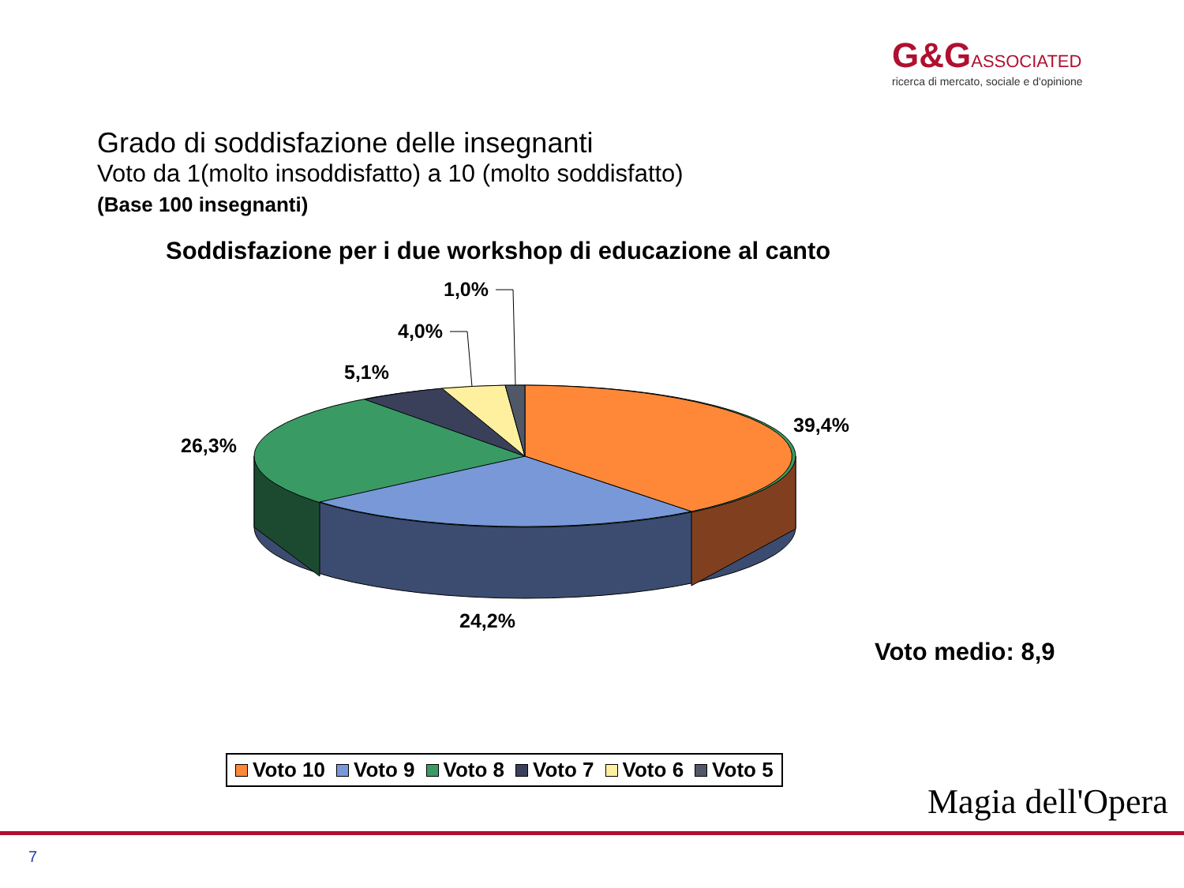G&G ASSOCIATED
ricerca di mercato, sociale e d'opinione
Grado di soddisfazione delle insegnanti
Voto da 1(molto insoddisfatto) a 10 (molto soddisfatto)
(Base 100 insegnanti)
Soddisfazione per i due workshop di educazione al canto
1,0%
4,0%
5,1%
26,3%
39,4%
24,2%
Voto medio: 8,9
Voto 10 Voto 9 Voto 8 Voto 7 Voto 6 Voto 5
7
Magia dell'Opera